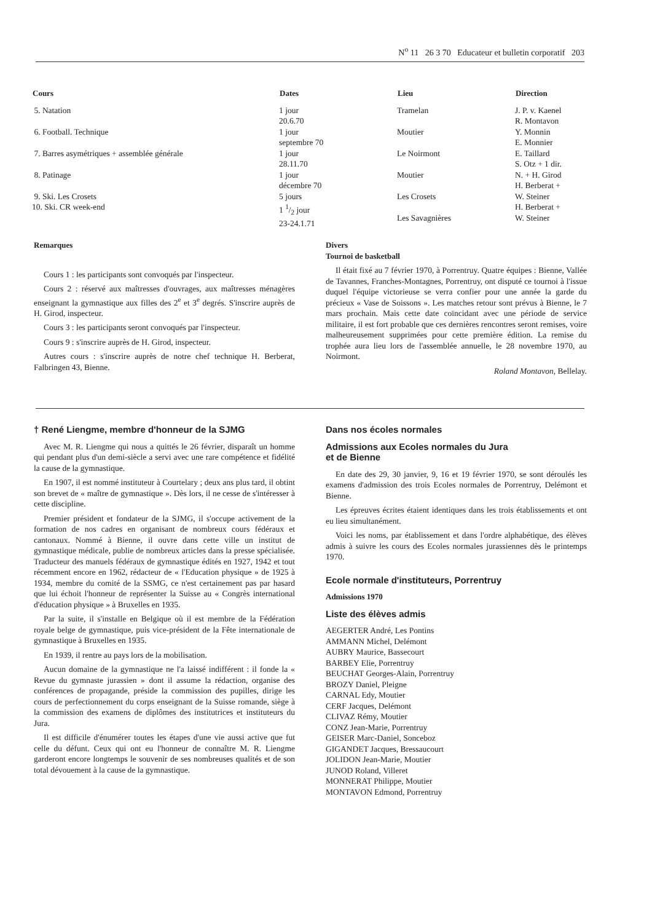N<sup>o</sup> 11 26 3 70 Educateur et bulletin corporatif 203
| Cours | Dates | Lieu | Direction |
| --- | --- | --- | --- |
| 5. Natation | 1 jour 20.6.70 | Tramelan | J. P. v. Kaenel R. Montavon |
| 6. Football. Technique | 1 jour septembre 70 | Moutier | Y. Monnin E. Monnier |
| 7. Barres asymétriques + assemblée générale | 1 jour 28.11.70 | Le Noirmont | E. Taillard S. Otz + 1 dir. |
| 8. Patinage | 1 jour décembre 70 | Moutier | N. + H. Girod H. Berberat + |
| 9. Ski. Les Crosets 10. Ski. CR week-end | 5 jours 1 1/2 jour 23-24.1.71 | Les Crosets Les Savagnières | W. Steiner H. Berberat + W. Steiner |
Remarques
Cours 1 : les participants sont convoqués par l'inspecteur.
Cours 2 : réservé aux maîtresses d'ouvrages, aux maîtresses ménagères enseignant la gymnastique aux filles des 2<sup>e</sup> et 3<sup>e</sup> degrés. S'inscrire auprès de H. Girod, inspecteur.
Cours 3 : les participants seront convoqués par l'inspecteur.
Cours 9 : s'inscrire auprès de H. Girod, inspecteur.
Autres cours : s'inscrire auprès de notre chef technique H. Berberat, Falbringen 43, Bienne.
Divers
Tournoi de basketball
Il était fixé au 7 février 1970, à Porrentruy. Quatre équipes : Bienne, Vallée de Tavannes, Franches-Montagnes, Porrentruy, ont disputé ce tournoi à l'issue duquel l'équipe victorieuse se verra confier pour une année la garde du précieux « Vase de Soissons ». Les matches retour sont prévus à Bienne, le 7 mars prochain. Mais cette date coïncidant avec une période de service militaire, il est fort probable que ces dernières rencontres seront remises, voire malheureusement supprimées pour cette première édition. La remise du trophée aura lieu lors de l'assemblée annuelle, le 28 novembre 1970, au Noirmont.
Roland Montavon, Bellelay.
† René Liengme, membre d'honneur de la SJMG
Avec M. R. Liengme qui nous a quittés le 26 février, disparaît un homme qui pendant plus d'un demi-siècle a servi avec une rare compétence et fidélité la cause de la gymnastique.
En 1907, il est nommé instituteur à Courtelary ; deux ans plus tard, il obtint son brevet de « maître de gymnastique ». Dès lors, il ne cesse de s'intéresser à cette discipline.
Premier président et fondateur de la SJMG, il s'occupe activement de la formation de nos cadres en organisant de nombreux cours fédéraux et cantonaux. Nommé à Bienne, il ouvre dans cette ville un institut de gymnastique médicale, publie de nombreux articles dans la presse spécialisée. Traducteur des manuels fédéraux de gymnastique édités en 1927, 1942 et tout récemment encore en 1962, rédacteur de « l'Education physique » de 1925 à 1934, membre du comité de la SSMG, ce n'est certainement pas par hasard que lui échoit l'honneur de représenter la Suisse au « Congrès international d'éducation physique » à Bruxelles en 1935.
Par la suite, il s'installe en Belgique où il est membre de la Fédération royale belge de gymnastique, puis vice-président de la Fête internationale de gymnastique à Bruxelles en 1935.
En 1939, il rentre au pays lors de la mobilisation.
Aucun domaine de la gymnastique ne l'a laissé indifférent : il fonde la « Revue du gymnaste jurassien » dont il assume la rédaction, organise des conférences de propagande, préside la commission des pupilles, dirige les cours de perfectionnement du corps enseignant de la Suisse romande, siège à la commission des examens de diplômes des institutrices et instituteurs du Jura.
Il est difficile d'énumérer toutes les étapes d'une vie aussi active que fut celle du défunt. Ceux qui ont eu l'honneur de connaître M. R. Liengme garderont encore longtemps le souvenir de ses nombreuses qualités et de son total dévouement à la cause de la gymnastique.
Dans nos écoles normales
Admissions aux Ecoles normales du Jura
et de Bienne
En date des 29, 30 janvier, 9, 16 et 19 février 1970, se sont déroulés les examens d'admission des trois Ecoles normales de Porrentruy, Delémont et Bienne.
Les épreuves écrites étaient identiques dans les trois établissements et ont eu lieu simultanément.
Voici les noms, par établissement et dans l'ordre alphabétique, des élèves admis à suivre les cours des Ecoles normales jurassiennes dès le printemps 1970.
Ecole normale d'instituteurs, Porrentruy
Admissions 1970
Liste des élèves admis
AEGERTER André, Les Pontins
AMMANN Michel, Delémont
AUBRY Maurice, Bassecourt
BARBEY Elie, Porrentruy
BEUCHAT Georges-Alain, Porrentruy
BROZY Daniel, Pleigne
CARNAL Edy, Moutier
CERF Jacques, Delémont
CLIVAZ Rémy, Moutier
CONZ Jean-Marie, Porrentruy
GEISER Marc-Daniel, Sonceboz
GIGANDET Jacques, Bressaucourt
JOLIDON Jean-Marie, Moutier
JUNOD Roland, Villeret
MONNERAT Philippe, Moutier
MONTAVON Edmond, Porrentruy